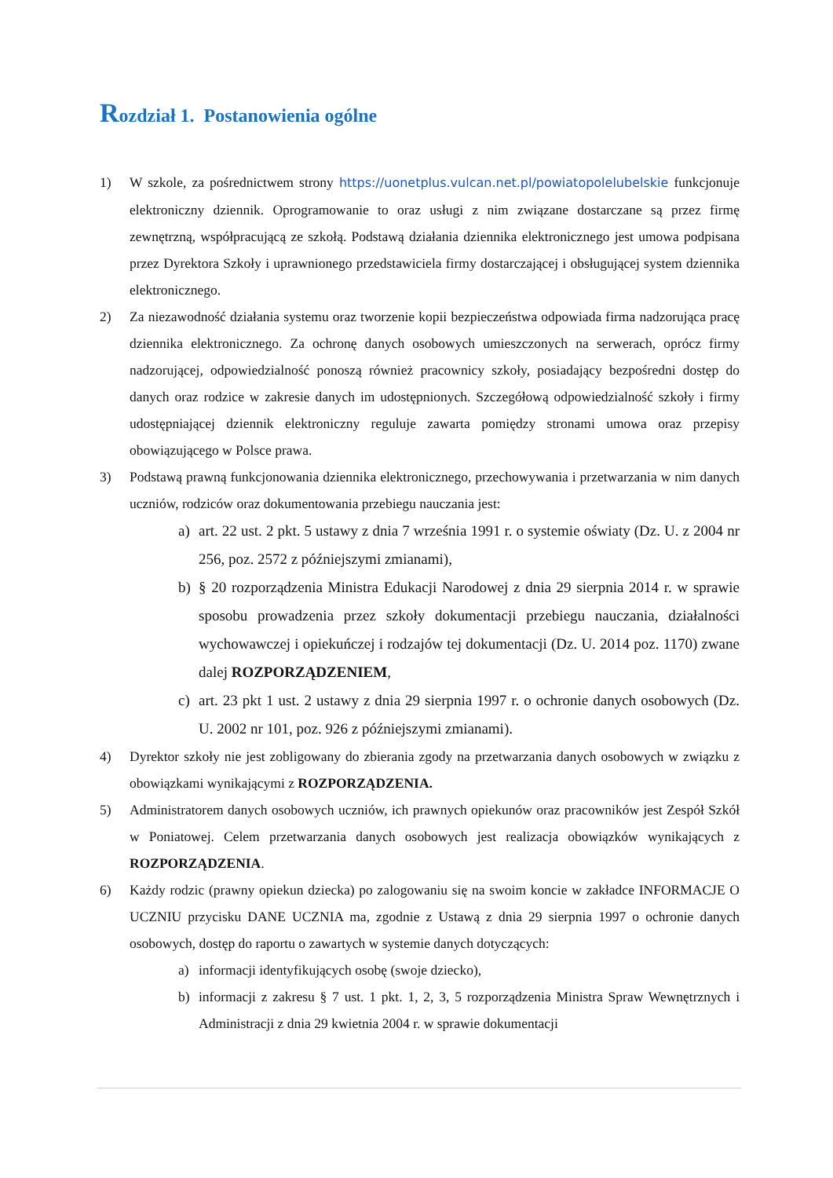Rozdział 1. Postanowienia ogólne
1) W szkole, za pośrednictwem strony https://uonetplus.vulcan.net.pl/powiatopolelubelskie funkcjonuje elektroniczny dziennik. Oprogramowanie to oraz usługi z nim związane dostarczane są przez firmę zewnętrzną, współpracującą ze szkołą. Podstawą działania dziennika elektronicznego jest umowa podpisana przez Dyrektora Szkoły i uprawnionego przedstawiciela firmy dostarczającej i obsługującej system dziennika elektronicznego.
2) Za niezawodność działania systemu oraz tworzenie kopii bezpieczeństwa odpowiada firma nadzorująca pracę dziennika elektronicznego. Za ochronę danych osobowych umieszczonych na serwerach, oprócz firmy nadzorującej, odpowiedzialność ponoszą również pracownicy szkoły, posiadający bezpośredni dostęp do danych oraz rodzice w zakresie danych im udostępnionych. Szczegółową odpowiedzialność szkoły i firmy udostępniającej dziennik elektroniczny reguluje zawarta pomiędzy stronami umowa oraz przepisy obowiązującego w Polsce prawa.
3) Podstawą prawną funkcjonowania dziennika elektronicznego, przechowywania i przetwarzania w nim danych uczniów, rodziców oraz dokumentowania przebiegu nauczania jest:
a) art. 22 ust. 2 pkt. 5 ustawy z dnia 7 września 1991 r. o systemie oświaty (Dz. U. z 2004 nr 256, poz. 2572 z późniejszymi zmianami),
b) § 20 rozporządzenia Ministra Edukacji Narodowej z dnia 29 sierpnia 2014 r. w sprawie sposobu prowadzenia przez szkoły dokumentacji przebiegu nauczania, działalności wychowawczej i opiekuńczej i rodzajów tej dokumentacji (Dz. U. 2014 poz. 1170) zwane dalej ROZPORZĄDZENIEM,
c) art. 23 pkt 1 ust. 2 ustawy z dnia 29 sierpnia 1997 r. o ochronie danych osobowych (Dz. U. 2002 nr 101, poz. 926 z późniejszymi zmianami).
4) Dyrektor szkoły nie jest zobligowany do zbierania zgody na przetwarzania danych osobowych w związku z obowiązkami wynikającymi z ROZPORZĄDZENIA.
5) Administratorem danych osobowych uczniów, ich prawnych opiekunów oraz pracowników jest Zespół Szkół w Poniatowej. Celem przetwarzania danych osobowych jest realizacja obowiązków wynikających z ROZPORZĄDZENIA.
6) Każdy rodzic (prawny opiekun dziecka) po zalogowaniu się na swoim koncie w zakładce INFORMACJE O UCZNIU przycisku DANE UCZNIA ma, zgodnie z Ustawą z dnia 29 sierpnia 1997 o ochronie danych osobowych, dostęp do raportu o zawartych w systemie danych dotyczących:
a) informacji identyfikujących osobę (swoje dziecko),
b) informacji z zakresu § 7 ust. 1 pkt. 1, 2, 3, 5 rozporządzenia Ministra Spraw Wewnętrznych i Administracji z dnia 29 kwietnia 2004 r. w sprawie dokumentacji